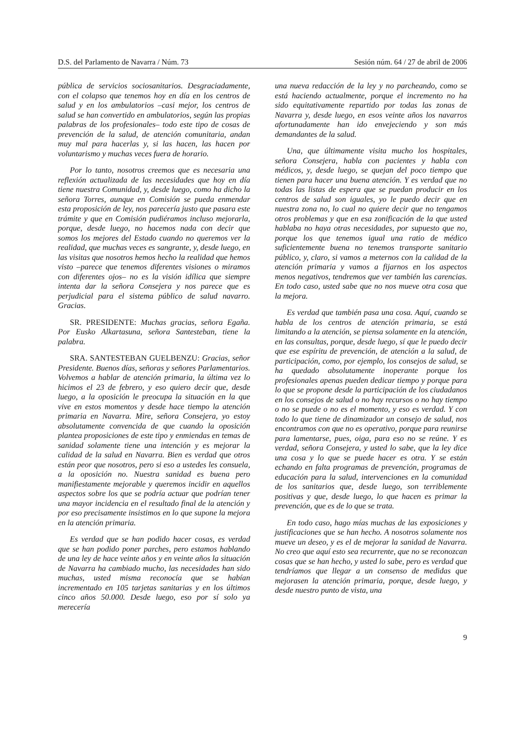D.S. del Parlamento de Navarra / Núm. 73 Sesión núm. 64 / 27 de abril de 2006
pública de servicios sociosanitarios. Desgraciadamente, con el colapso que tenemos hoy en día en los centros de salud y en los ambulatorios –casi mejor, los centros de salud se han convertido en ambulatorios, según las propias palabras de los profesionales– todo este tipo de cosas de prevención de la salud, de atención comunitaria, andan muy mal para hacerlas y, si las hacen, las hacen por voluntarismo y muchas veces fuera de horario.
Por lo tanto, nosotros creemos que es necesaria una reflexión actualizada de las necesidades que hoy en día tiene nuestra Comunidad, y, desde luego, como ha dicho la señora Torres, aunque en Comisión se pueda enmendar esta proposición de ley, nos parecería justo que pasara este trámite y que en Comisión pudiéramos incluso mejorarla, porque, desde luego, no hacemos nada con decir que somos los mejores del Estado cuando no queremos ver la realidad, que muchas veces es sangrante, y, desde luego, en las visitas que nosotros hemos hecho la realidad que hemos visto –parece que tenemos diferentes visiones o miramos con diferentes ojos– no es la visión idílica que siempre intenta dar la señora Consejera y nos parece que es perjudicial para el sistema público de salud navarro. Gracias.
SR. PRESIDENTE: Muchas gracias, señora Egaña. Por Eusko Alkartasuna, señora Santesteban, tiene la palabra.
SRA. SANTESTEBAN GUELBENZU: Gracias, señor Presidente. Buenos días, señoras y señores Parlamentarios. Volvemos a hablar de atención primaria, la última vez lo hicimos el 23 de febrero, y eso quiero decir que, desde luego, a la oposición le preocupa la situación en la que vive en estos momentos y desde hace tiempo la atención primaria en Navarra. Mire, señora Consejera, yo estoy absolutamente convencida de que cuando la oposición plantea proposiciones de este tipo y enmiendas en temas de sanidad solamente tiene una intención y es mejorar la calidad de la salud en Navarra. Bien es verdad que otros están peor que nosotros, pero si eso a ustedes les consuela, a la oposición no. Nuestra sanidad es buena pero manifiestamente mejorable y queremos incidir en aquellos aspectos sobre los que se podría actuar que podrían tener una mayor incidencia en el resultado final de la atención y por eso precisamente insistimos en lo que supone la mejora en la atención primaria.
Es verdad que se han podido hacer cosas, es verdad que se han podido poner parches, pero estamos hablando de una ley de hace veinte años y en veinte años la situación de Navarra ha cambiado mucho, las necesidades han sido muchas, usted misma reconocía que se habían incrementado en 105 tarjetas sanitarias y en los últimos cinco años 50.000. Desde luego, eso por sí solo ya merecería
una nueva redacción de la ley y no parcheando, como se está haciendo actualmente, porque el incremento no ha sido equitativamente repartido por todas las zonas de Navarra y, desde luego, en esos veinte años los navarros afortunadamente han ido envejeciendo y son más demandantes de la salud.
Una, que últimamente visita mucho los hospitales, señora Consejera, habla con pacientes y habla con médicos, y, desde luego, se quejan del poco tiempo que tienen para hacer una buena atención. Y es verdad que no todas las listas de espera que se puedan producir en los centros de salud son iguales, yo le puedo decir que en nuestra zona no, lo cual no quiere decir que no tengamos otros problemas y que en esa zonificación de la que usted hablaba no haya otras necesidades, por supuesto que no, porque los que tenemos igual una ratio de médico suficientemente buena no tenemos transporte sanitario público, y, claro, si vamos a meternos con la calidad de la atención primaria y vamos a fijarnos en los aspectos menos negativos, tendremos que ver también las carencias. En todo caso, usted sabe que no nos mueve otra cosa que la mejora.
Es verdad que también pasa una cosa. Aquí, cuando se habla de los centros de atención primaria, se está limitando a la atención, se piensa solamente en la atención, en las consultas, porque, desde luego, sí que le puedo decir que ese espíritu de prevención, de atención a la salud, de participación, como, por ejemplo, los consejos de salud, se ha quedado absolutamente inoperante porque los profesionales apenas pueden dedicar tiempo y porque para lo que se propone desde la participación de los ciudadanos en los consejos de salud o no hay recursos o no hay tiempo o no se puede o no es el momento, y eso es verdad. Y con todo lo que tiene de dinamizador un consejo de salud, nos encontramos con que no es operativo, porque para reunirse para lamentarse, pues, oiga, para eso no se reúne. Y es verdad, señora Consejera, y usted lo sabe, que la ley dice una cosa y lo que se puede hacer es otra. Y se están echando en falta programas de prevención, programas de educación para la salud, intervenciones en la comunidad de los sanitarios que, desde luego, son terriblemente positivas y que, desde luego, lo que hacen es primar la prevención, que es de lo que se trata.
En todo caso, hago mías muchas de las exposiciones y justificaciones que se han hecho. A nosotros solamente nos mueve un deseo, y es el de mejorar la sanidad de Navarra. No creo que aquí esto sea recurrente, que no se reconozcan cosas que se han hecho, y usted lo sabe, pero es verdad que tendríamos que llegar a un consenso de medidas que mejorasen la atención primaria, porque, desde luego, y desde nuestro punto de vista, una
9